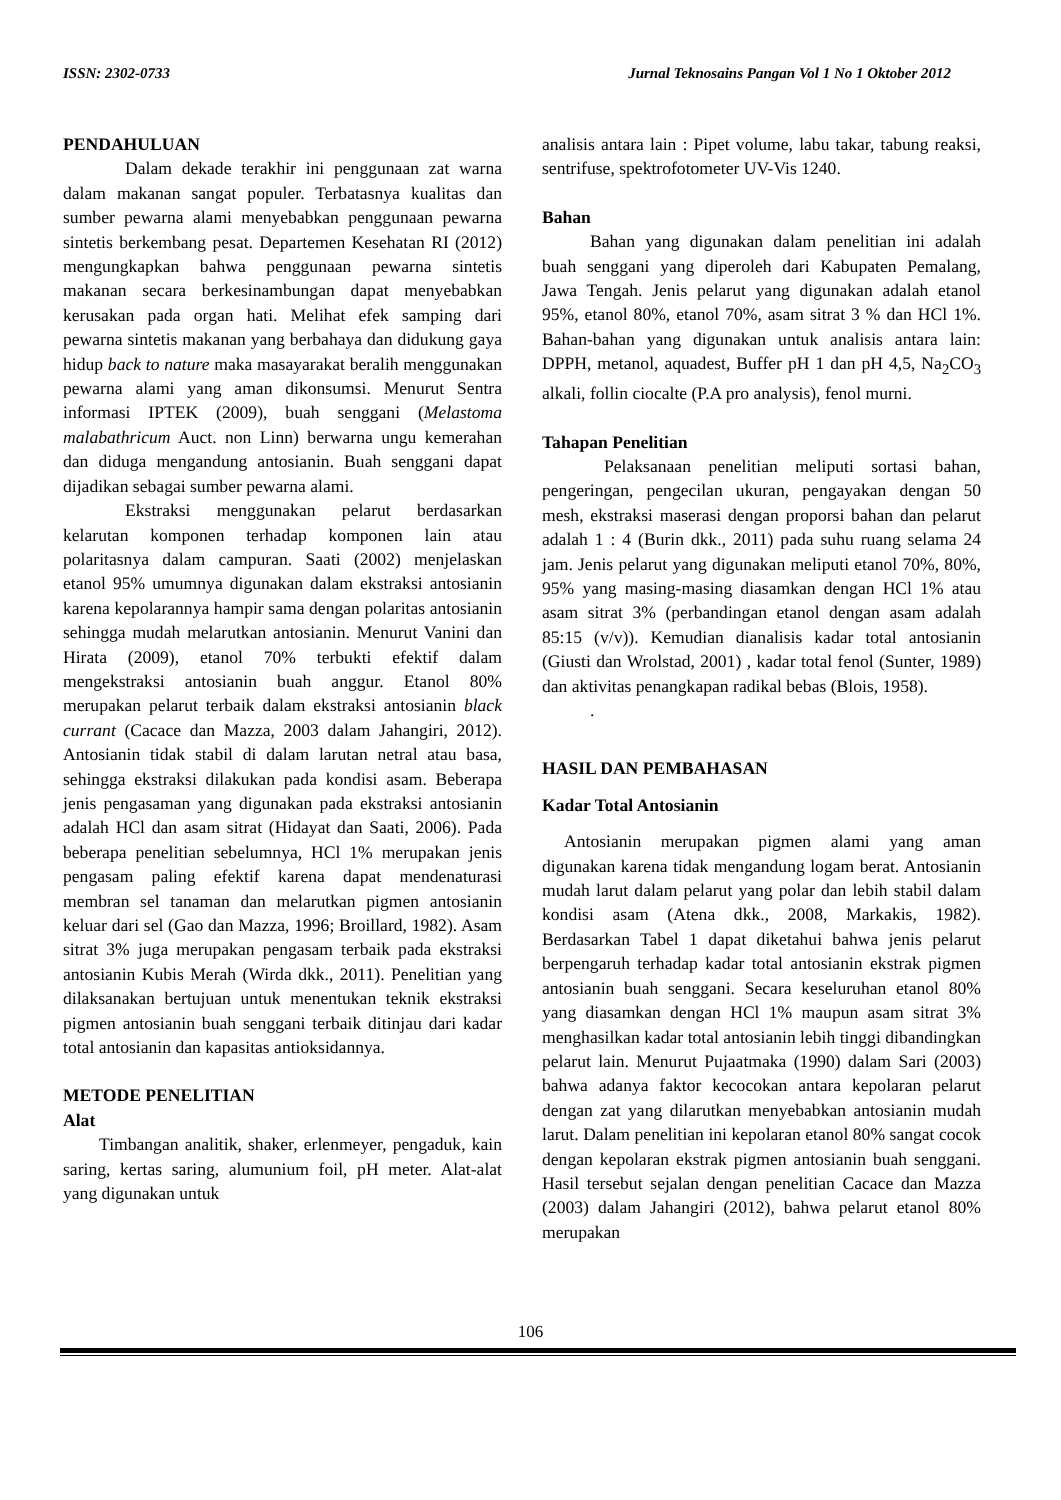ISSN: 2302-0733 Jurnal Teknosains Pangan Vol 1 No 1 Oktober 2012
PENDAHULUAN
Dalam dekade terakhir ini penggunaan zat warna dalam makanan sangat populer. Terbatasnya kualitas dan sumber pewarna alami menyebabkan penggunaan pewarna sintetis berkembang pesat. Departemen Kesehatan RI (2012) mengungkapkan bahwa penggunaan pewarna sintetis makanan secara berkesinambungan dapat menyebabkan kerusakan pada organ hati. Melihat efek samping dari pewarna sintetis makanan yang berbahaya dan didukung gaya hidup back to nature maka masayarakat beralih menggunakan pewarna alami yang aman dikonsumsi. Menurut Sentra informasi IPTEK (2009), buah senggani (Melastoma malabathricum Auct. non Linn) berwarna ungu kemerahan dan diduga mengandung antosianin. Buah senggani dapat dijadikan sebagai sumber pewarna alami.
Ekstraksi menggunakan pelarut berdasarkan kelarutan komponen terhadap komponen lain atau polaritasnya dalam campuran. Saati (2002) menjelaskan etanol 95% umumnya digunakan dalam ekstraksi antosianin karena kepolarannya hampir sama dengan polaritas antosianin sehingga mudah melarutkan antosianin. Menurut Vanini dan Hirata (2009), etanol 70% terbukti efektif dalam mengekstraksi antosianin buah anggur. Etanol 80% merupakan pelarut terbaik dalam ekstraksi antosianin black currant (Cacace dan Mazza, 2003 dalam Jahangiri, 2012). Antosianin tidak stabil di dalam larutan netral atau basa, sehingga ekstraksi dilakukan pada kondisi asam. Beberapa jenis pengasaman yang digunakan pada ekstraksi antosianin adalah HCl dan asam sitrat (Hidayat dan Saati, 2006). Pada beberapa penelitian sebelumnya, HCl 1% merupakan jenis pengasam paling efektif karena dapat mendenaturasi membran sel tanaman dan melarutkan pigmen antosianin keluar dari sel (Gao dan Mazza, 1996; Broillard, 1982). Asam sitrat 3% juga merupakan pengasam terbaik pada ekstraksi antosianin Kubis Merah (Wirda dkk., 2011). Penelitian yang dilaksanakan bertujuan untuk menentukan teknik ekstraksi pigmen antosianin buah senggani terbaik ditinjau dari kadar total antosianin dan kapasitas antioksidannya.
METODE PENELITIAN
Alat
Timbangan analitik, shaker, erlenmeyer, pengaduk, kain saring, kertas saring, alumunium foil, pH meter. Alat-alat yang digunakan untuk
analisis antara lain : Pipet volume, labu takar, tabung reaksi, sentrifuse, spektrofotometer UV-Vis 1240.
Bahan
Bahan yang digunakan dalam penelitian ini adalah buah senggani yang diperoleh dari Kabupaten Pemalang, Jawa Tengah. Jenis pelarut yang digunakan adalah etanol 95%, etanol 80%, etanol 70%, asam sitrat 3 % dan HCl 1%. Bahan-bahan yang digunakan untuk analisis antara lain: DPPH, metanol, aquadest, Buffer pH 1 dan pH 4,5, Na<sub>2</sub>CO<sub>3</sub> alkali, follin ciocalte (P.A pro analysis), fenol murni.
Tahapan Penelitian
Pelaksanaan penelitian meliputi sortasi bahan, pengeringan, pengecilan ukuran, pengayakan dengan 50 mesh, ekstraksi maserasi dengan proporsi bahan dan pelarut adalah 1 : 4 (Burin dkk., 2011) pada suhu ruang selama 24 jam. Jenis pelarut yang digunakan meliputi etanol 70%, 80%, 95% yang masing-masing diasamkan dengan HCl 1% atau asam sitrat 3% (perbandingan etanol dengan asam adalah 85:15 (v/v)). Kemudian dianalisis kadar total antosianin (Giusti dan Wrolstad, 2001) , kadar total fenol (Sunter, 1989) dan aktivitas penangkapan radikal bebas (Blois, 1958).
.
HASIL DAN PEMBAHASAN
Kadar Total Antosianin
Antosianin merupakan pigmen alami yang aman digunakan karena tidak mengandung logam berat. Antosianin mudah larut dalam pelarut yang polar dan lebih stabil dalam kondisi asam (Atena dkk., 2008, Markakis, 1982). Berdasarkan Tabel 1 dapat diketahui bahwa jenis pelarut berpengaruh terhadap kadar total antosianin ekstrak pigmen antosianin buah senggani. Secara keseluruhan etanol 80% yang diasamkan dengan HCl 1% maupun asam sitrat 3% menghasilkan kadar total antosianin lebih tinggi dibandingkan pelarut lain. Menurut Pujaatmaka (1990) dalam Sari (2003) bahwa adanya faktor kecocokan antara kepolaran pelarut dengan zat yang dilarutkan menyebabkan antosianin mudah larut. Dalam penelitian ini kepolaran etanol 80% sangat cocok dengan kepolaran ekstrak pigmen antosianin buah senggani. Hasil tersebut sejalan dengan penelitian Cacace dan Mazza (2003) dalam Jahangiri (2012), bahwa pelarut etanol 80% merupakan
106